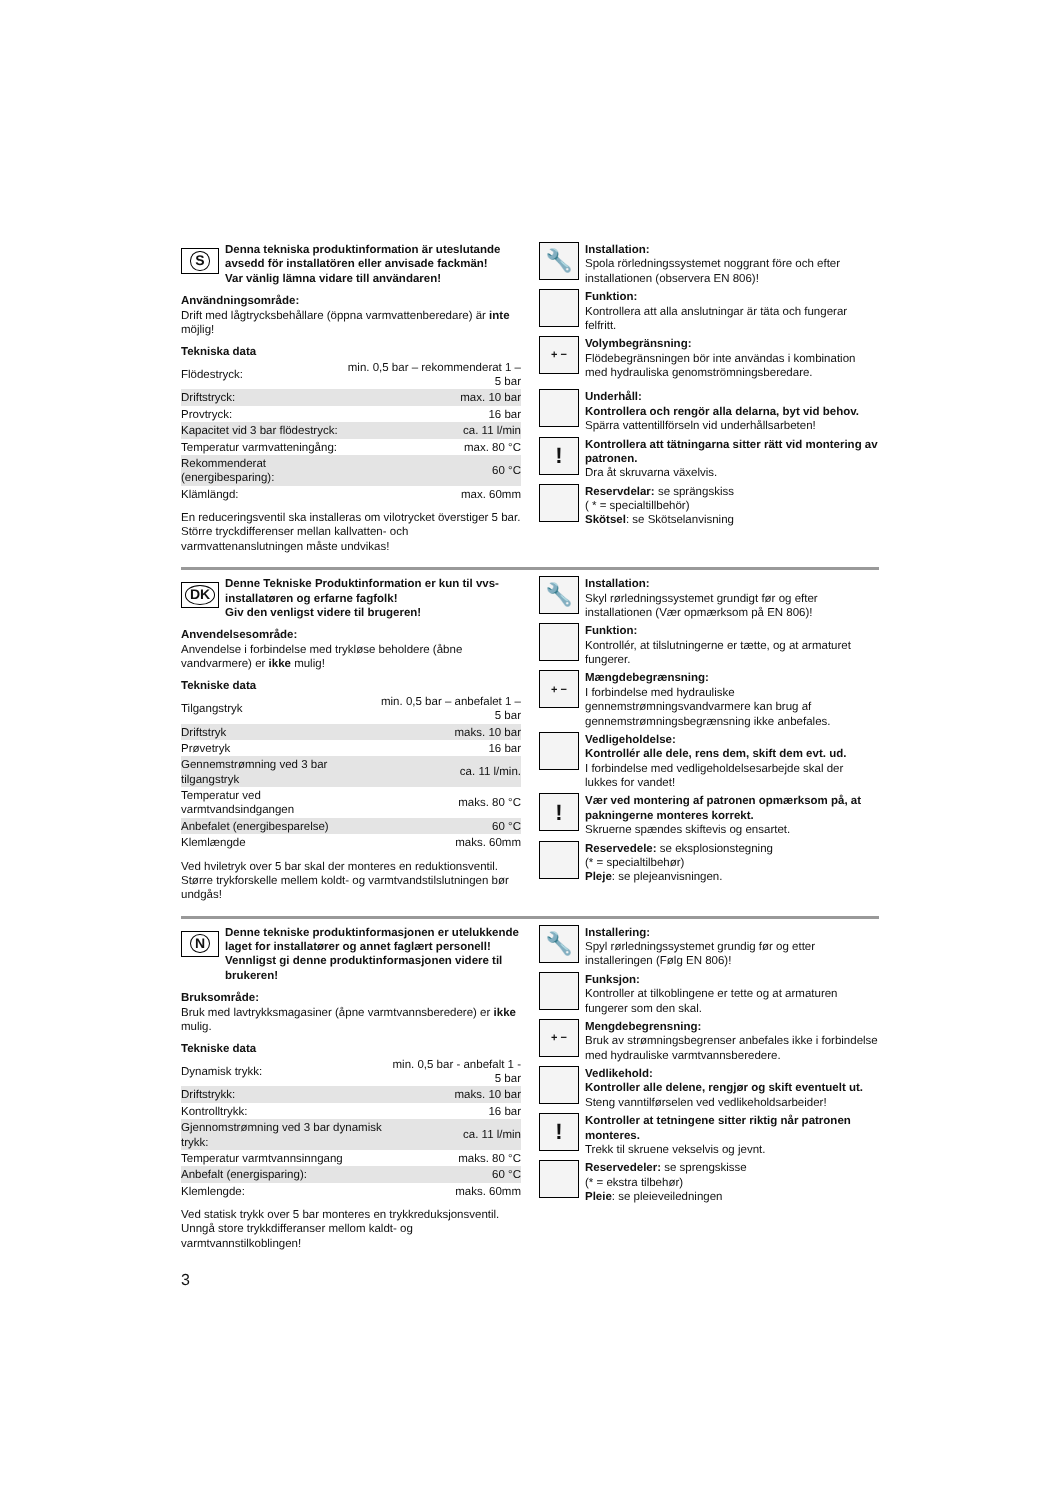S
Denna tekniska produktinformation är uteslutande avsedd för installatören eller anvisade fackmän!
Var vänlig lämna vidare till användaren!
Användningsområde:
Drift med lågtrycksbehållare (öppna varmvattenberedare) är inte möjlig!
Tekniska data
| Flödestryck: | min. 0,5 bar – rekommenderat 1 – 5 bar |
| Driftstryck: | max. 10 bar |
| Provtryck: | 16 bar |
| Kapacitet vid 3 bar flödestryck: | ca. 11 l/min |
| Temperatur varmvatteningång: | max. 80 °C |
| Rekommenderat (energibesparing): | 60 °C |
| Klämlängd: | max. 60mm |
En reduceringsventil ska installeras om vilotrycket överstiger 5 bar.
Större tryckdifferenser mellan kallvatten- och varmvattenanslutningen måste undvikas!
🔧
Installation:
Spola rörledningssystemet noggrant före och efter installationen (observera EN 806)!
Funktion:
Kontrollera att alla anslutningar är täta och fungerar felfritt.
+ −
Volymbegränsning:
Flödebegränsningen bör inte användas i kombination med hydrauliska genomströmningsberedare.
Underhåll:
Kontrollera och rengör alla delarna, byt vid behov.
Spärra vattentillförseln vid underhållsarbeten!
!
Kontrollera att tätningarna sitter rätt vid montering av patronen.
Dra åt skruvarna växelvis.
Reservdelar: se sprängskiss
( * = specialtillbehör)
Skötsel: se Skötselanvisning
DK
Denne Tekniske Produktinformation er kun til vvs-installatøren og erfarne fagfolk!
Giv den venligst videre til brugeren!
Anvendelsesområde:
Anvendelse i forbindelse med trykløse beholdere (åbne vandvarmere) er ikke mulig!
Tekniske data
| Tilgangstryk | min. 0,5 bar – anbefalet 1 – 5 bar |
| Driftstryk | maks. 10 bar |
| Prøvetryk | 16 bar |
| Gennemstrømning ved 3 bar tilgangstryk | ca. 11 l/min. |
| Temperatur ved varmtvandsindgangen | maks. 80 °C |
| Anbefalet (energibesparelse) | 60 °C |
| Klemlængde | maks. 60mm |
Ved hviletryk over 5 bar skal der monteres en reduktionsventil.
Større trykforskelle mellem koldt- og varmtvandstilslutningen bør undgås!
🔧
Installation:
Skyl rørledningssystemet grundigt før og efter installationen (Vær opmærksom på EN 806)!
Funktion:
Kontrollér, at tilslutningerne er tætte, og at armaturet fungerer.
+ −
Mængdebegrænsning:
I forbindelse med hydrauliske gennemstrømningsvandvarmere kan brug af gennemstrømningsbegrænsning ikke anbefales.
Vedligeholdelse:
Kontrollér alle dele, rens dem, skift dem evt. ud.
I forbindelse med vedligeholdelsesarbejde skal der lukkes for vandet!
!
Vær ved montering af patronen opmærksom på, at pakningerne monteres korrekt.
Skruerne spændes skiftevis og ensartet.
Reservedele: se eksplosionstegning
(* = specialtilbehør)
Pleje: se plejeanvisningen.
N
Denne tekniske produktinformasjonen er utelukkende laget for installatører og annet faglært personell!
Vennligst gi denne produktinformasjonen videre til brukeren!
Bruksområde:
Bruk med lavtrykksmagasiner (åpne varmtvannsberedere) er ikke mulig.
Tekniske data
| Dynamisk trykk: | min. 0,5 bar - anbefalt 1 - 5 bar |
| Driftstrykk: | maks. 10 bar |
| Kontrolltrykk: | 16 bar |
| Gjennomstrømning ved 3 bar dynamisk trykk: | ca. 11 l/min |
| Temperatur varmtvannsinngang | maks. 80 °C |
| Anbefalt (energisparing): | 60 °C |
| Klemlengde: | maks. 60mm |
Ved statisk trykk over 5 bar monteres en trykkreduksjonsventil.
Unngå store trykkdifferanser mellom kaldt- og varmtvannstilkoblingen!
🔧
Installering:
Spyl rørledningssystemet grundig før og etter installeringen (Følg EN 806)!
Funksjon:
Kontroller at tilkoblingene er tette og at armaturen fungerer som den skal.
+ −
Mengdebegrensning:
Bruk av strømningsbegrenser anbefales ikke i forbindelse med hydrauliske varmtvannsberedere.
Vedlikehold:
Kontroller alle delene, rengjør og skift eventuelt ut.
Steng vanntilførselen ved vedlikeholdsarbeider!
!
Kontroller at tetningene sitter riktig når patronen monteres.
Trekk til skruene vekselvis og jevnt.
Reservedeler: se sprengskisse
(* = ekstra tilbehør)
Pleie: se pleieveiledningen
3